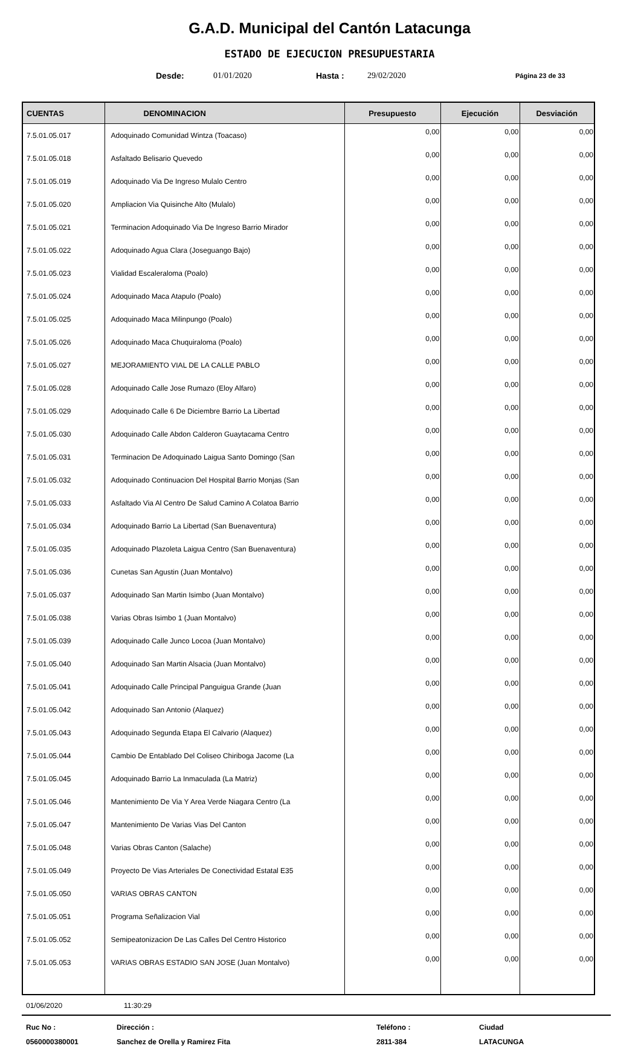G.A.D. Municipal del Cantón Latacunga
ESTADO DE EJECUCION PRESUPUESTARIA
Desde: 01/01/2020 Hasta : 29/02/2020 Página 23 de 33
| CUENTAS | DENOMINACION | Presupuesto | Ejecución | Desviación |
| --- | --- | --- | --- | --- |
| 7.5.01.05.017 | Adoquinado Comunidad Wintza (Toacaso) | 0,00 | 0,00 | 0,00 |
| 7.5.01.05.018 | Asfaltado Belisario Quevedo | 0,00 | 0,00 | 0,00 |
| 7.5.01.05.019 | Adoquinado Via De Ingreso Mulalo Centro | 0,00 | 0,00 | 0,00 |
| 7.5.01.05.020 | Ampliacion Via Quisinche Alto (Mulalo) | 0,00 | 0,00 | 0,00 |
| 7.5.01.05.021 | Terminacion Adoquinado Via De Ingreso Barrio Mirador | 0,00 | 0,00 | 0,00 |
| 7.5.01.05.022 | Adoquinado Agua Clara (Joseguango Bajo) | 0,00 | 0,00 | 0,00 |
| 7.5.01.05.023 | Vialidad Escaleraloma (Poalo) | 0,00 | 0,00 | 0,00 |
| 7.5.01.05.024 | Adoquinado Maca Atapulo (Poalo) | 0,00 | 0,00 | 0,00 |
| 7.5.01.05.025 | Adoquinado Maca Milinpungo (Poalo) | 0,00 | 0,00 | 0,00 |
| 7.5.01.05.026 | Adoquinado Maca Chuquiraloma (Poalo) | 0,00 | 0,00 | 0,00 |
| 7.5.01.05.027 | MEJORAMIENTO VIAL DE LA CALLE PABLO | 0,00 | 0,00 | 0,00 |
| 7.5.01.05.028 | Adoquinado Calle Jose Rumazo (Eloy Alfaro) | 0,00 | 0,00 | 0,00 |
| 7.5.01.05.029 | Adoquinado Calle 6 De Diciembre Barrio La Libertad | 0,00 | 0,00 | 0,00 |
| 7.5.01.05.030 | Adoquinado Calle Abdon Calderon Guaytacama Centro | 0,00 | 0,00 | 0,00 |
| 7.5.01.05.031 | Terminacion De Adoquinado Laigua Santo Domingo (San | 0,00 | 0,00 | 0,00 |
| 7.5.01.05.032 | Adoquinado Continuacion Del Hospital Barrio Monjas (San | 0,00 | 0,00 | 0,00 |
| 7.5.01.05.033 | Asfaltado Via Al Centro De Salud Camino A Colatoa Barrio | 0,00 | 0,00 | 0,00 |
| 7.5.01.05.034 | Adoquinado Barrio La Libertad (San Buenaventura) | 0,00 | 0,00 | 0,00 |
| 7.5.01.05.035 | Adoquinado Plazoleta Laigua Centro (San Buenaventura) | 0,00 | 0,00 | 0,00 |
| 7.5.01.05.036 | Cunetas San Agustin (Juan Montalvo) | 0,00 | 0,00 | 0,00 |
| 7.5.01.05.037 | Adoquinado San Martin Isimbo (Juan Montalvo) | 0,00 | 0,00 | 0,00 |
| 7.5.01.05.038 | Varias Obras Isimbo 1 (Juan Montalvo) | 0,00 | 0,00 | 0,00 |
| 7.5.01.05.039 | Adoquinado Calle Junco Locoa (Juan Montalvo) | 0,00 | 0,00 | 0,00 |
| 7.5.01.05.040 | Adoquinado San Martin Alsacia (Juan Montalvo) | 0,00 | 0,00 | 0,00 |
| 7.5.01.05.041 | Adoquinado Calle Principal Panguigua Grande (Juan | 0,00 | 0,00 | 0,00 |
| 7.5.01.05.042 | Adoquinado San Antonio (Alaquez) | 0,00 | 0,00 | 0,00 |
| 7.5.01.05.043 | Adoquinado Segunda Etapa El Calvario (Alaquez) | 0,00 | 0,00 | 0,00 |
| 7.5.01.05.044 | Cambio De Entablado Del Coliseo Chiriboga Jacome (La | 0,00 | 0,00 | 0,00 |
| 7.5.01.05.045 | Adoquinado Barrio La Inmaculada (La Matriz) | 0,00 | 0,00 | 0,00 |
| 7.5.01.05.046 | Mantenimiento De Via Y Area Verde Niagara Centro (La | 0,00 | 0,00 | 0,00 |
| 7.5.01.05.047 | Mantenimiento De Varias Vias Del Canton | 0,00 | 0,00 | 0,00 |
| 7.5.01.05.048 | Varias Obras Canton (Salache) | 0,00 | 0,00 | 0,00 |
| 7.5.01.05.049 | Proyecto De Vias Arteriales De Conectividad Estatal E35 | 0,00 | 0,00 | 0,00 |
| 7.5.01.05.050 | VARIAS OBRAS CANTON | 0,00 | 0,00 | 0,00 |
| 7.5.01.05.051 | Programa Señalizacion Vial | 0,00 | 0,00 | 0,00 |
| 7.5.01.05.052 | Semipeatonizacion De Las Calles Del Centro Historico | 0,00 | 0,00 | 0,00 |
| 7.5.01.05.053 | VARIAS OBRAS ESTADIO SAN JOSE (Juan Montalvo) | 0,00 | 0,00 | 0,00 |
01/06/2020 11:30:29
Ruc No : Dirección : Teléfono : Ciudad 0560000380001 Sanchez de Orella y Ramirez Fita 2811-384 LATACUNGA